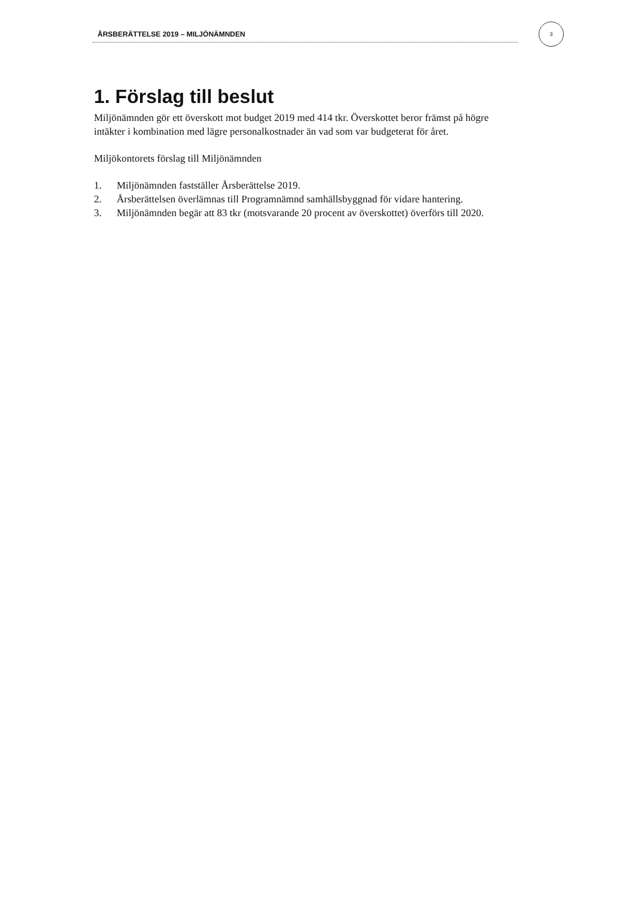ÅRSBERÄTTELSE 2019 – MILJÖNÄMNDEN
3
1. Förslag till beslut
Miljönämnden gör ett överskott mot budget 2019 med 414 tkr. Överskottet beror främst på högre intäkter i kombination med lägre personalkostnader än vad som var budgeterat för året.
Miljökontorets förslag till Miljönämnden
1. Miljönämnden fastställer Årsberättelse 2019.
2. Årsberättelsen överlämnas till Programnämnd samhällsbyggnad för vidare hantering.
3. Miljönämnden begär att 83 tkr (motsvarande 20 procent av överskottet) överförs till 2020.